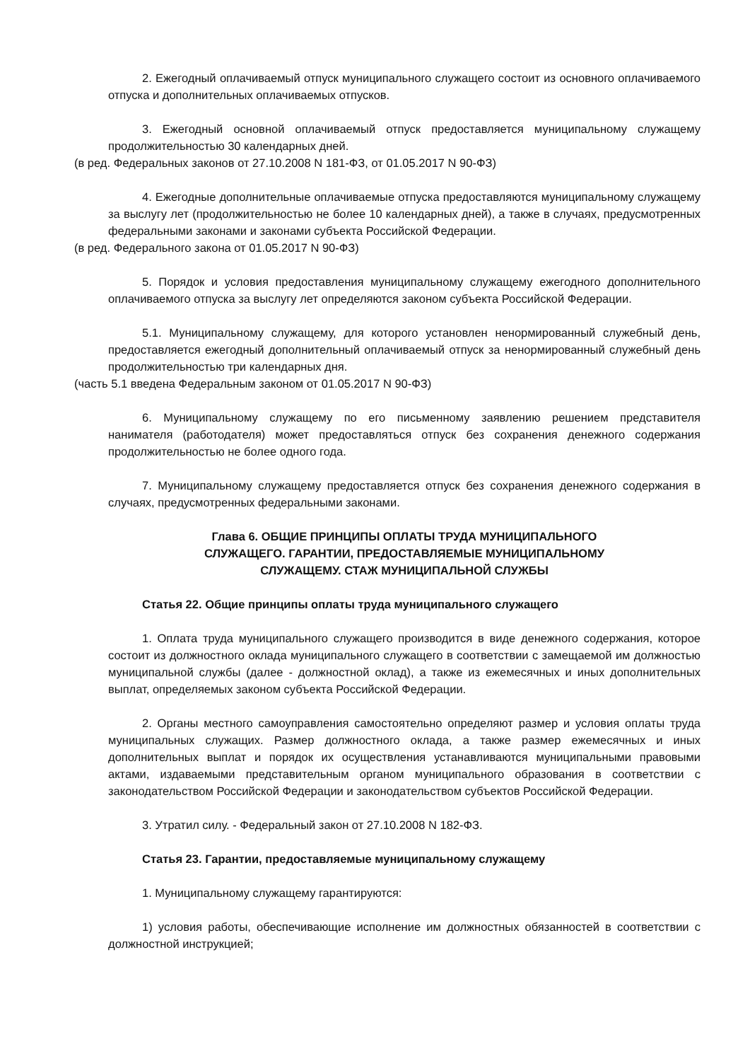2. Ежегодный оплачиваемый отпуск муниципального служащего состоит из основного оплачиваемого отпуска и дополнительных оплачиваемых отпусков.
3. Ежегодный основной оплачиваемый отпуск предоставляется муниципальному служащему продолжительностью 30 календарных дней.
(в ред. Федеральных законов от 27.10.2008 N 181-ФЗ, от 01.05.2017 N 90-ФЗ)
4. Ежегодные дополнительные оплачиваемые отпуска предоставляются муниципальному служащему за выслугу лет (продолжительностью не более 10 календарных дней), а также в случаях, предусмотренных федеральными законами и законами субъекта Российской Федерации.
(в ред. Федерального закона от 01.05.2017 N 90-ФЗ)
5. Порядок и условия предоставления муниципальному служащему ежегодного дополнительного оплачиваемого отпуска за выслугу лет определяются законом субъекта Российской Федерации.
5.1. Муниципальному служащему, для которого установлен ненормированный служебный день, предоставляется ежегодный дополнительный оплачиваемый отпуск за ненормированный служебный день продолжительностью три календарных дня.
(часть 5.1 введена Федеральным законом от 01.05.2017 N 90-ФЗ)
6. Муниципальному служащему по его письменному заявлению решением представителя нанимателя (работодателя) может предоставляться отпуск без сохранения денежного содержания продолжительностью не более одного года.
7. Муниципальному служащему предоставляется отпуск без сохранения денежного содержания в случаях, предусмотренных федеральными законами.
Глава 6. ОБЩИЕ ПРИНЦИПЫ ОПЛАТЫ ТРУДА МУНИЦИПАЛЬНОГО
СЛУЖАЩЕГО. ГАРАНТИИ, ПРЕДОСТАВЛЯЕМЫЕ МУНИЦИПАЛЬНОМУ
СЛУЖАЩЕМУ. СТАЖ МУНИЦИПАЛЬНОЙ СЛУЖБЫ
Статья 22. Общие принципы оплаты труда муниципального служащего
1. Оплата труда муниципального служащего производится в виде денежного содержания, которое состоит из должностного оклада муниципального служащего в соответствии с замещаемой им должностью муниципальной службы (далее - должностной оклад), а также из ежемесячных и иных дополнительных выплат, определяемых законом субъекта Российской Федерации.
2. Органы местного самоуправления самостоятельно определяют размер и условия оплаты труда муниципальных служащих. Размер должностного оклада, а также размер ежемесячных и иных дополнительных выплат и порядок их осуществления устанавливаются муниципальными правовыми актами, издаваемыми представительным органом муниципального образования в соответствии с законодательством Российской Федерации и законодательством субъектов Российской Федерации.
3. Утратил силу. - Федеральный закон от 27.10.2008 N 182-ФЗ.
Статья 23. Гарантии, предоставляемые муниципальному служащему
1. Муниципальному служащему гарантируются:
1) условия работы, обеспечивающие исполнение им должностных обязанностей в соответствии с должностной инструкцией;